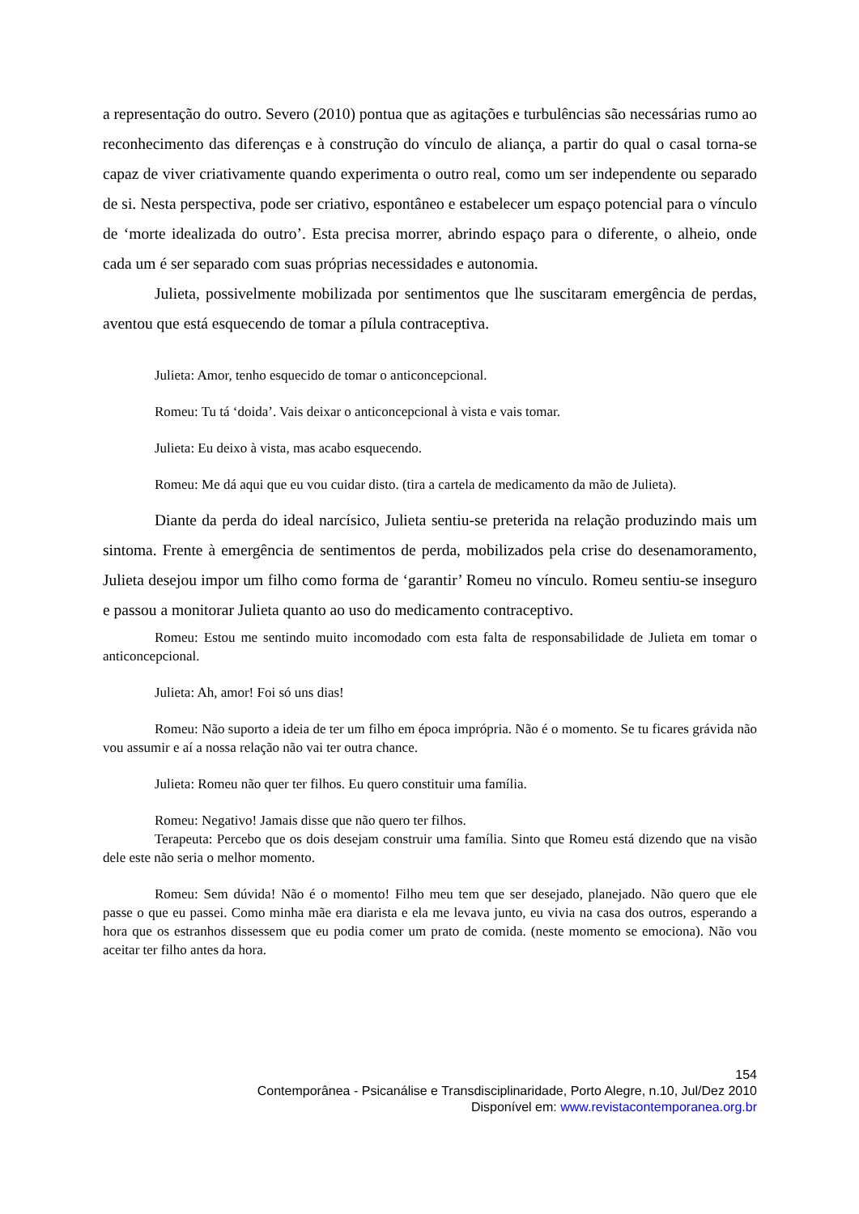a representação do outro. Severo (2010) pontua que as agitações e turbulências são necessárias rumo ao reconhecimento das diferenças e à construção do vínculo de aliança, a partir do qual o casal torna-se capaz de viver criativamente quando experimenta o outro real, como um ser independente ou separado de si. Nesta perspectiva, pode ser criativo, espontâneo e estabelecer um espaço potencial para o vínculo de ‘morte idealizada do outro’. Esta precisa morrer, abrindo espaço para o diferente, o alheio, onde cada um é ser separado com suas próprias necessidades e autonomia.
Julieta, possivelmente mobilizada por sentimentos que lhe suscitaram emergência de perdas, aventou que está esquecendo de tomar a pílula contraceptiva.
Julieta: Amor, tenho esquecido de tomar o anticoncepcional.
Romeu: Tu tá ‘doida’. Vais deixar o anticoncepcional à vista e vais tomar.
Julieta: Eu deixo à vista, mas acabo esquecendo.
Romeu: Me dá aqui que eu vou cuidar disto. (tira a cartela de medicamento da mão de Julieta).
Diante da perda do ideal narcísico, Julieta sentiu-se preterida na relação produzindo mais um sintoma. Frente à emergência de sentimentos de perda, mobilizados pela crise do desenamoramento, Julieta desejou impor um filho como forma de ‘garantir’ Romeu no vínculo. Romeu sentiu-se inseguro e passou a monitorar Julieta quanto ao uso do medicamento contraceptivo.
Romeu: Estou me sentindo muito incomodado com esta falta de responsabilidade de Julieta em tomar o anticoncepcional.
Julieta: Ah, amor! Foi só uns dias!
Romeu: Não suporto a ideia de ter um filho em época imprópria. Não é o momento. Se tu ficares grávida não vou assumir e aí a nossa relação não vai ter outra chance.
Julieta: Romeu não quer ter filhos. Eu quero constituir uma família.
Romeu: Negativo! Jamais disse que não quero ter filhos.
Terapeuta: Percebo que os dois desejam construir uma família. Sinto que Romeu está dizendo que na visão dele este não seria o melhor momento.
Romeu: Sem dúvida! Não é o momento! Filho meu tem que ser desejado, planejado. Não quero que ele passe o que eu passei. Como minha mãe era diarista e ela me levava junto, eu vivia na casa dos outros, esperando a hora que os estranhos dissessem que eu podia comer um prato de comida. (neste momento se emociona). Não vou aceitar ter filho antes da hora.
154
Contemporânea - Psicanálise e Transdisciplinaridade, Porto Alegre, n.10, Jul/Dez 2010
Disponível em: www.revistacontemporanea.org.br